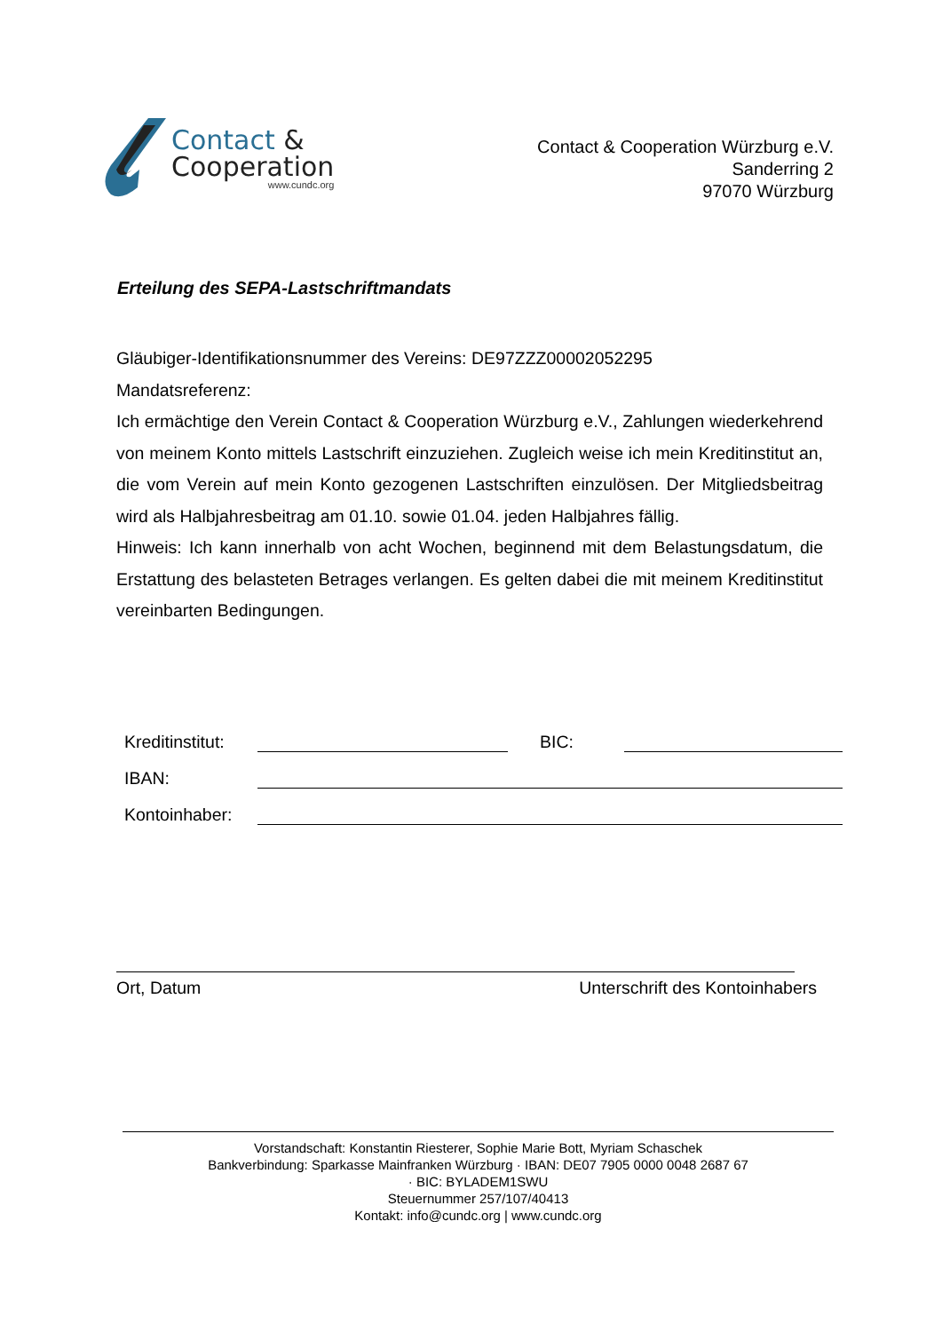Contact &
Cooperation
www.cundc.org
Contact & Cooperation Würzburg e.V.
Sanderring 2
97070 Würzburg
Erteilung des SEPA-Lastschriftmandats
Gläubiger-Identifikationsnummer des Vereins: DE97ZZZ00002052295
Mandatsreferenz:
Ich ermächtige den Verein Contact & Cooperation Würzburg e.V., Zahlungen wiederkehrend von meinem Konto mittels Lastschrift einzuziehen. Zugleich weise ich mein Kreditinstitut an, die vom Verein auf mein Konto gezogenen Lastschriften einzulösen. Der Mitgliedsbeitrag wird als Halbjahresbeitrag am 01.10. sowie 01.04. jeden Halbjahres fällig.
Hinweis: Ich kann innerhalb von acht Wochen, beginnend mit dem Belastungsdatum, die Erstattung des belasteten Betrages verlangen. Es gelten dabei die mit meinem Kreditinstitut vereinbarten Bedingungen.
Kreditinstitut:
BIC:
IBAN:
Kontoinhaber:
Ort, Datum Unterschrift des Kontoinhabers
Vorstandschaft: Konstantin Riesterer, Sophie Marie Bott, Myriam Schaschek
Bankverbindung: Sparkasse Mainfranken Würzburg · IBAN: DE07 7905 0000 0048 2687 67
· BIC: BYLADEM1SWU
Steuernummer 257/107/40413
Kontakt: info@cundc.org | www.cundc.org